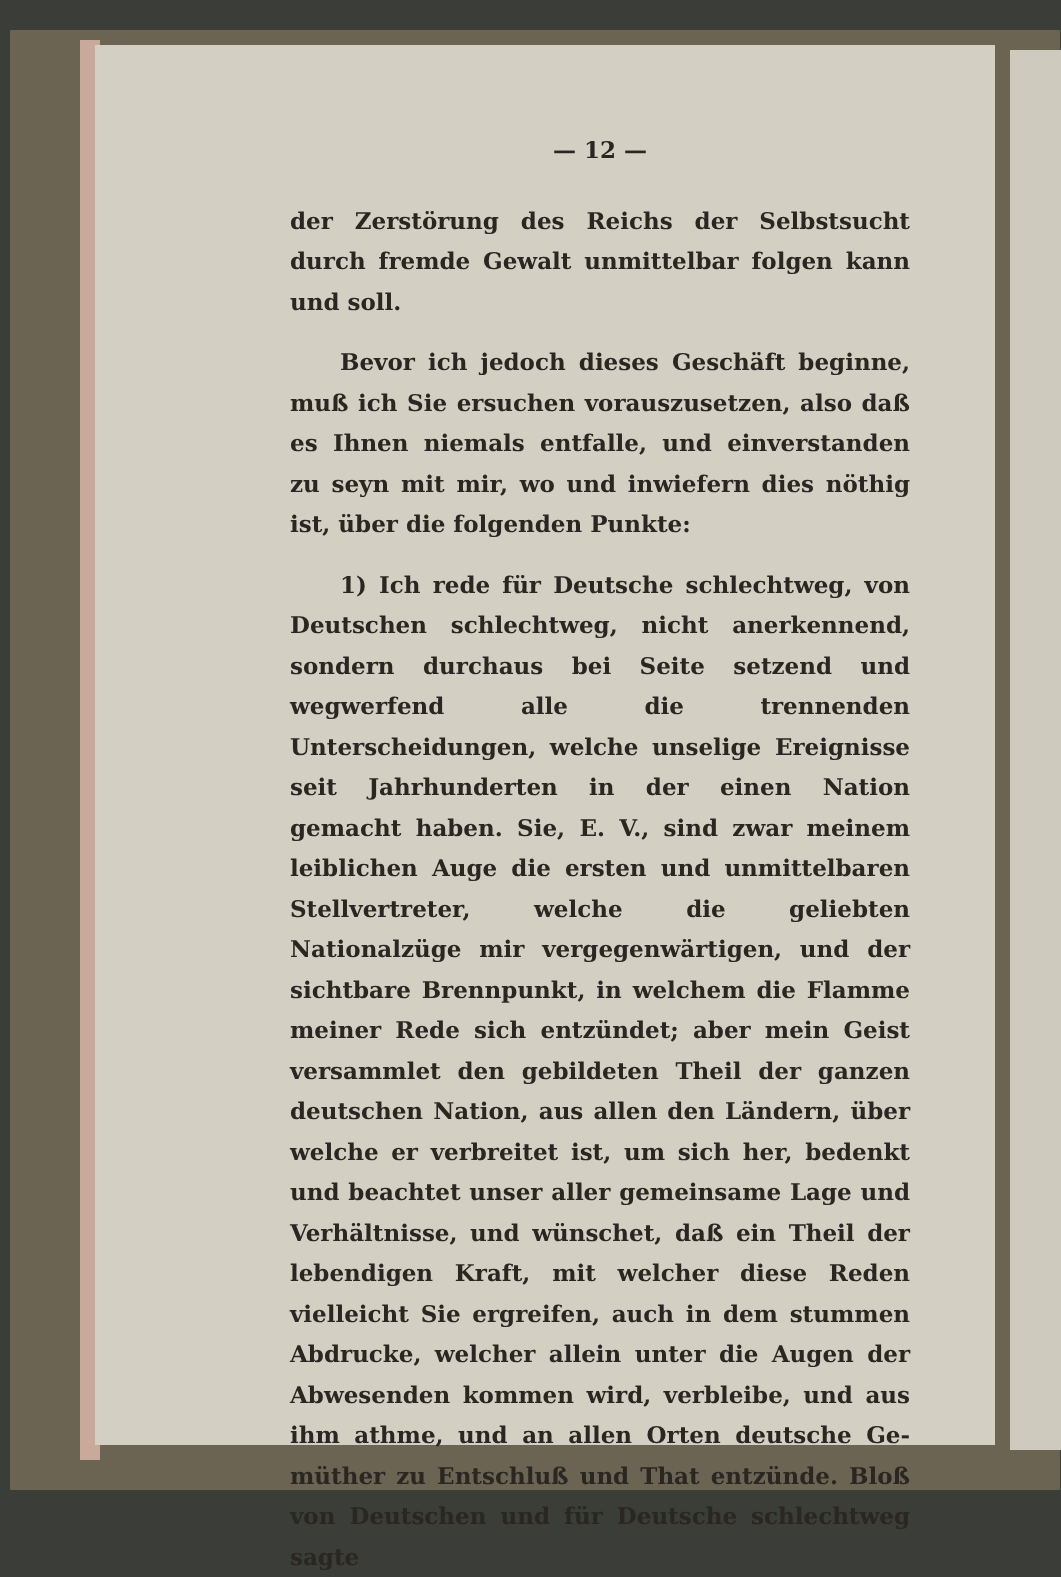— 12 —
der Zerstörung des Reichs der Selbstsucht durch fremde Gewalt unmittelbar folgen kann und soll.
Bevor ich jedoch dieses Geschäft beginne, muß ich Sie ersuchen vorauszusetzen, also daß es Ihnen niemals entfalle, und einverstanden zu seyn mit mir, wo und inwiefern dies nöthig ist, über die folgenden Punkte:
1) Ich rede für Deutsche schlechtweg, von Deutschen schlechtweg, nicht anerkennend, sondern durchaus bei Seite setzend und wegwerfend alle die trennenden Unterscheidungen, welche unselige Ereignisse seit Jahrhunderten in der einen Nation gemacht haben. Sie, E. V., sind zwar meinem leiblichen Auge die ersten und unmittelbaren Stellvertreter, welche die geliebten Nationalzüge mir vergegenwärtigen, und der sichtbare Brenn­punkt, in welchem die Flamme meiner Rede sich entzündet; aber mein Geist versammlet den ge­bildeten Theil der ganzen deutschen Nation, aus allen den Ländern, über welche er verbreitet ist, um sich her, bedenkt und beachtet unser aller gemeinsame Lage und Verhältnisse, und wünschet, daß ein Theil der lebendigen Kraft, mit welcher diese Reden vielleicht Sie ergreifen, auch in dem stummen Abdrucke, welcher allein unter die Augen der Abwesenden kommen wird, verbleibe, und aus ihm athme, und an allen Orten deutsche Ge­müther zu Entschluß und That entzünde. Bloß von Deutschen und für Deutsche schlechtweg sagte